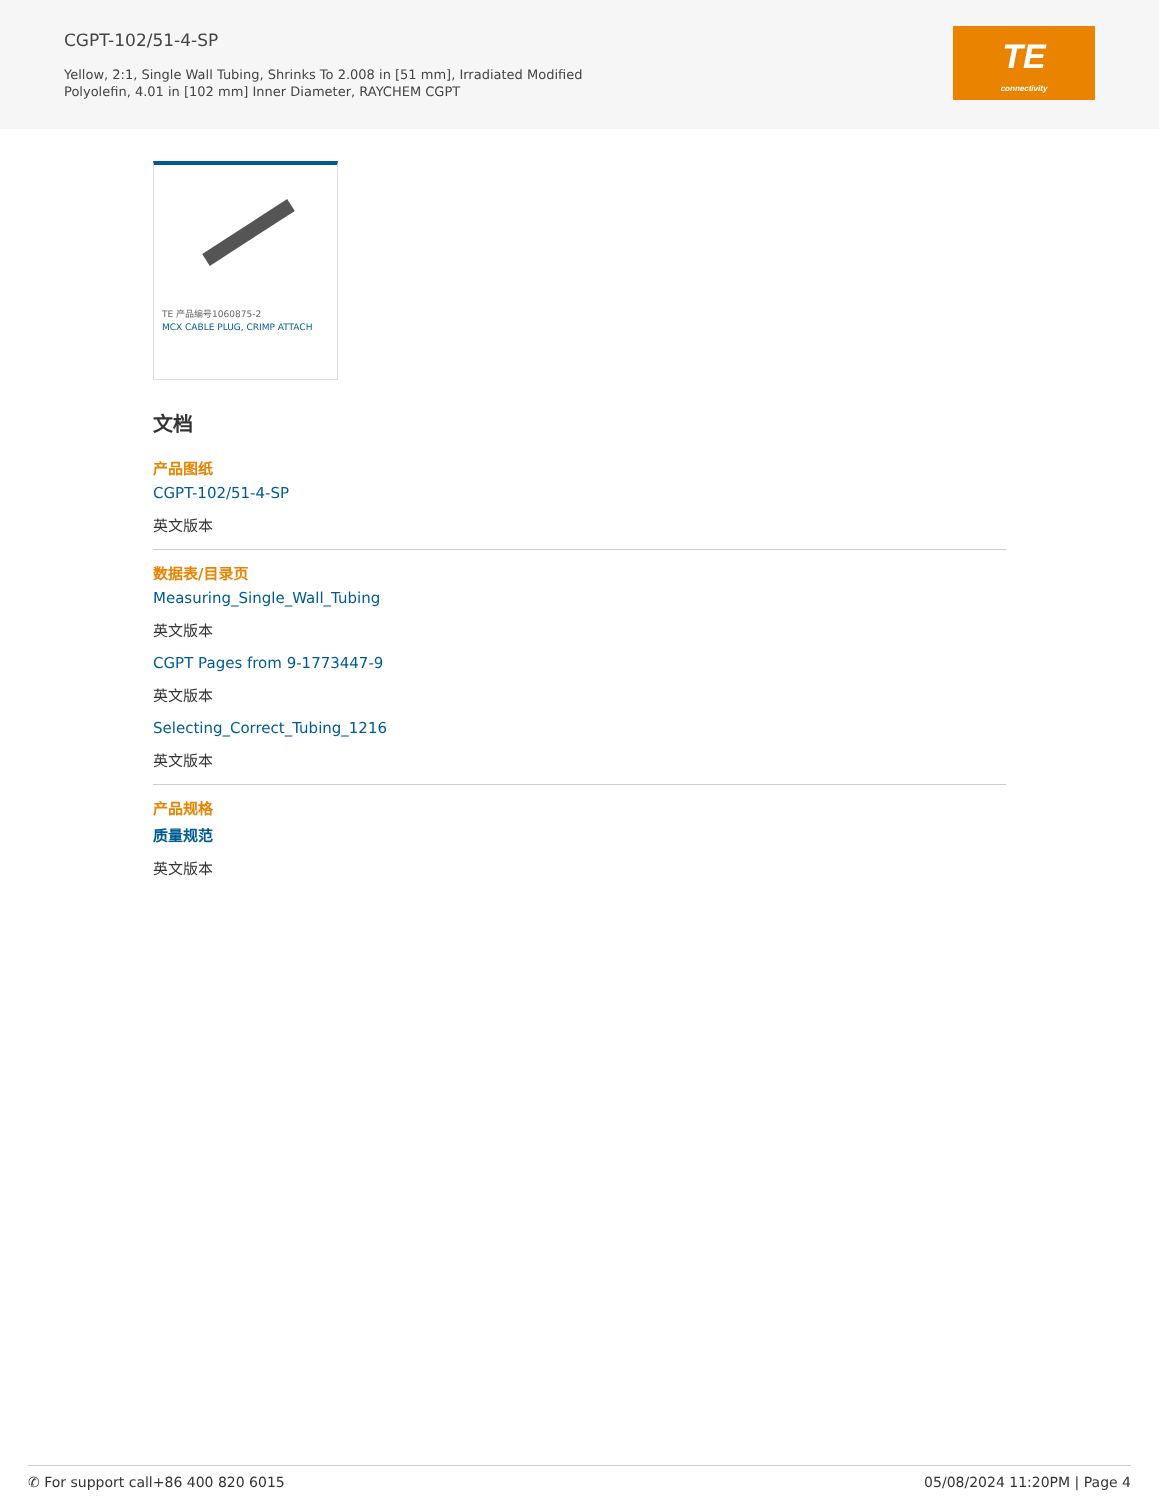CGPT-102/51-4-SP
Yellow, 2:1, Single Wall Tubing, Shrinks To 2.008 in [51 mm], Irradiated Modified Polyolefin, 4.01 in [102 mm] Inner Diameter, RAYCHEM CGPT
TE
connectivity
TE 产品编号1060875-2
MCX CABLE PLUG, CRIMP ATTACH
文档
产品图纸
CGPT-102/51-4-SP
英文版本
数据表/目录页
Measuring_Single_Wall_Tubing
英文版本
CGPT Pages from 9-1773447-9
英文版本
Selecting_Correct_Tubing_1216
英文版本
产品规格
质量规范
英文版本
✆ For support call+86 400 820 6015 05/08/2024 11:20PM | Page 4